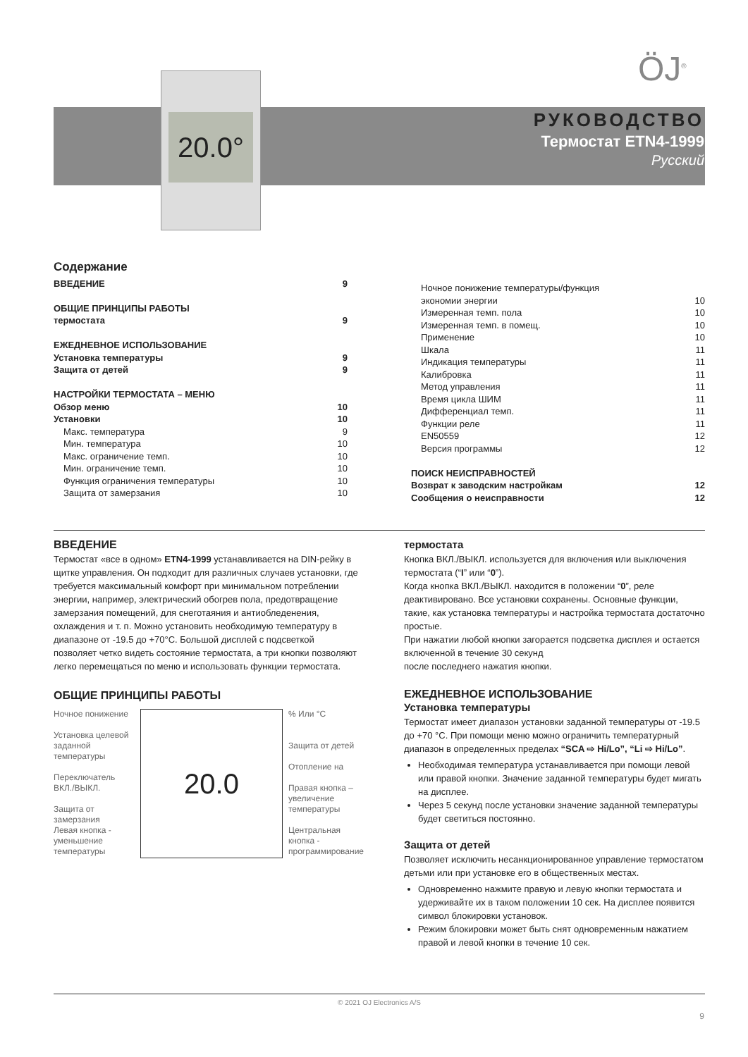ÖJ<sup>®</sup>
20.0°
РУКОВОДСТВО
Термостат ETN4-1999
Русский
Содержание
ВВЕДЕНИЕ 9
ОБЩИЕ ПРИНЦИПЫ РАБОТЫ
термостата 9
ЕЖЕДНЕВНОЕ ИСПОЛЬЗОВАНИЕ
Установка температуры 9
Защита от детей 9
НАСТРОЙКИ ТЕРМОСТАТА – МЕНЮ
Обзор меню 10
Установки 10
Макс. температура 9
Мин. температура 10
Макс. ограничение темп. 10
Мин. ограничение темп. 10
Функция ограничения температуры 10
Защита от замерзания 10
Ночное понижение температуры/функция
экономии энергии 10
Измеренная темп. пола 10
Измеренная темп. в помещ. 10
Применение 10
Шкала 11
Индикация температуры 11
Калибровка 11
Метод управления 11
Время цикла ШИМ 11
Дифференциал темп. 11
Функции реле 11
EN50559 12
Версия программы 12
ПОИСК НЕИСПРАВНОСТЕЙ
Возврат к заводским настройкам 12
Сообщения о неисправности 12
ВВЕДЕНИЕ
Термостат «все в одном» ETN4-1999 устанавливается на DIN-рейку в щитке управления. Он подходит для различных случаев установки, где требуется максимальный комфорт при минимальном потреблении энергии, например, электрический обогрев пола, предотвращение замерзания помещений, для снеготаяния и антиобледенения, охлаждения и т. п. Можно установить необходимую температуру в диапазоне от -19.5 до +70°C. Большой дисплей с подсветкой позволяет четко видеть состояние термостата, а три кнопки позволяют легко перемещаться по меню и использовать функции термостата.
ОБЩИЕ ПРИНЦИПЫ РАБОТЫ
Ночное понижение
Установка целевой заданной температуры
Переключатель ВКЛ./ВЫКЛ.
Защита от замерзания
Левая кнопка - уменьшение температуры
20.0
% Или °C
Защита от детей
Отопление на
Правая кнопка – увеличение температуры
Центральная кнопка - программирование
термостата
Кнопка ВКЛ./ВЫКЛ. используется для включения или выключения термостата (“I” или “0”).
Когда кнопка ВКЛ./ВЫКЛ. находится в положении “0”, реле деактивировано. Все установки сохранены. Основные функции, такие, как установка температуры и настройка термостата достаточно простые.
При нажатии любой кнопки загорается подсветка дисплея и остается включенной в течение 30 секунд
после последнего нажатия кнопки.
ЕЖЕДНЕВНОЕ ИСПОЛЬЗОВАНИЕ
Установка температуры
Термостат имеет диапазон установки заданной температуры от -19.5 до +70 °C. При помощи меню можно ограничить температурный диапазон в определенных пределах “SCA ⇨ Hi/Lo”, “Li ⇨ Hi/Lo”.
Необходимая температура устанавливается при помощи левой или правой кнопки. Значение заданной температуры будет мигать на дисплее.
Через 5 секунд после установки значение заданной температуры будет светиться постоянно.
Защита от детей
Позволяет исключить несанкционированное управление термостатом детьми или при установке его в общественных местах.
Одновременно нажмите правую и левую кнопки термостата и удерживайте их в таком положении 10 сек. На дисплее появится символ блокировки установок.
Режим блокировки может быть снят одновременным нажатием правой и левой кнопки в течение 10 сек.
© 2021 OJ Electronics A/S
9